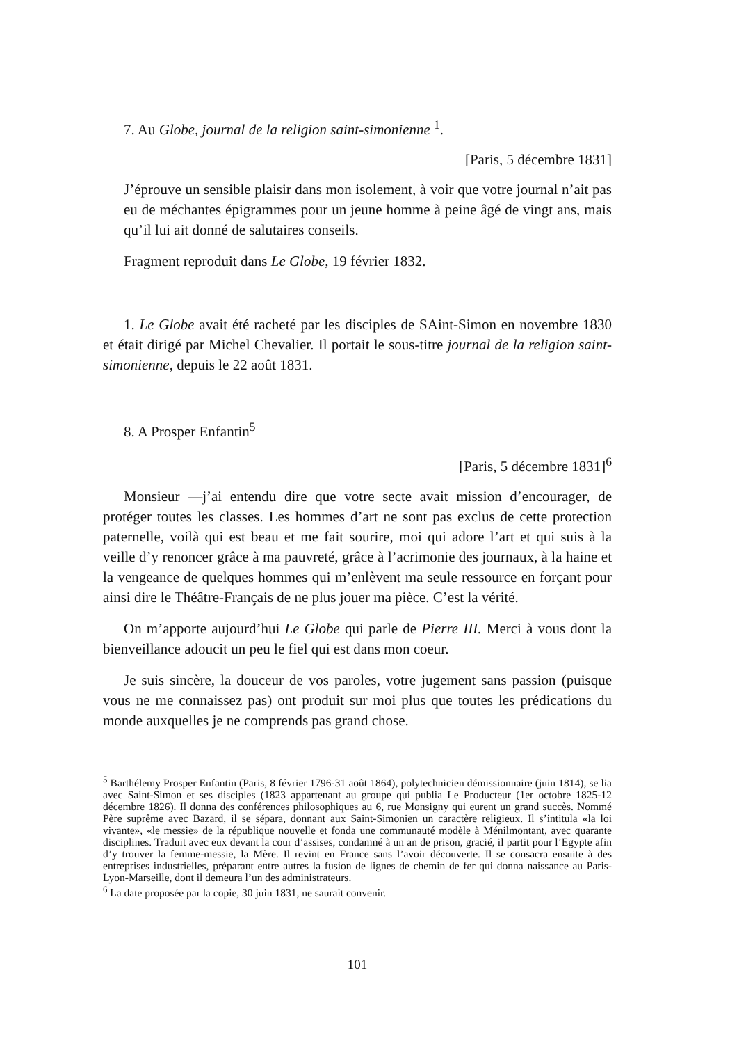7. Au Globe, journal de la religion saint-simonienne <sup>1</sup>.
[Paris, 5 décembre 1831]
J’éprouve un sensible plaisir dans mon isolement, à voir que votre journal n’ait pas eu de méchantes épigrammes pour un jeune homme à peine âgé de vingt ans, mais qu’il lui ait donné de salutaires conseils.
Fragment reproduit dans Le Globe, 19 février 1832.
1. Le Globe avait été racheté par les disciples de SAint-Simon en novembre 1830 et était dirigé par Michel Chevalier. Il portait le sous-titre journal de la religion saint-simonienne, depuis le 22 août 1831.
8. A Prosper Enfantin<sup>5</sup>
[Paris, 5 décembre 1831]<sup>6</sup>
Monsieur —j’ai entendu dire que votre secte avait mission d’encourager, de protéger toutes les classes. Les hommes d’art ne sont pas exclus de cette protection paternelle, voilà qui est beau et me fait sourire, moi qui adore l’art et qui suis à la veille d’y renoncer grâce à ma pauvreté, grâce à l’acrimonie des journaux, à la haine et la vengeance de quelques hommes qui m’enlèvent ma seule ressource en forçant pour ainsi dire le Théâtre-Français de ne plus jouer ma pièce. C’est la vérité.
On m’apporte aujourd’hui Le Globe qui parle de Pierre III. Merci à vous dont la bienveillance adoucit un peu le fiel qui est dans mon coeur.
Je suis sincère, la douceur de vos paroles, votre jugement sans passion (puisque vous ne me connaissez pas) ont produit sur moi plus que toutes les prédications du monde auxquelles je ne comprends pas grand chose.
<sup>5</sup> Barthélemy Prosper Enfantin (Paris, 8 février 1796-31 août 1864), polytechnicien démissionnaire (juin 1814), se lia avec Saint-Simon et ses disciples (1823 appartenant au groupe qui publia Le Producteur (1er octobre 1825-12 décembre 1826). Il donna des conférences philosophiques au 6, rue Monsigny qui eurent un grand succès. Nommé Père suprême avec Bazard, il se sépara, donnant aux Saint-Simonien un caractère religieux. Il s’intitula «la loi vivante», «le messie» de la république nouvelle et fonda une communauté modèle à Ménilmontant, avec quarante disciplines. Traduit avec eux devant la cour d’assises, condamné à un an de prison, gracié, il partit pour l’Egypte afin d’y trouver la femme-messie, la Mère. Il revint en France sans l’avoir découverte. Il se consacra ensuite à des entreprises industrielles, préparant entre autres la fusion de lignes de chemin de fer qui donna naissance au Paris-Lyon-Marseille, dont il demeura l’un des administrateurs.
<sup>6</sup> La date proposée par la copie, 30 juin 1831, ne saurait convenir.
101